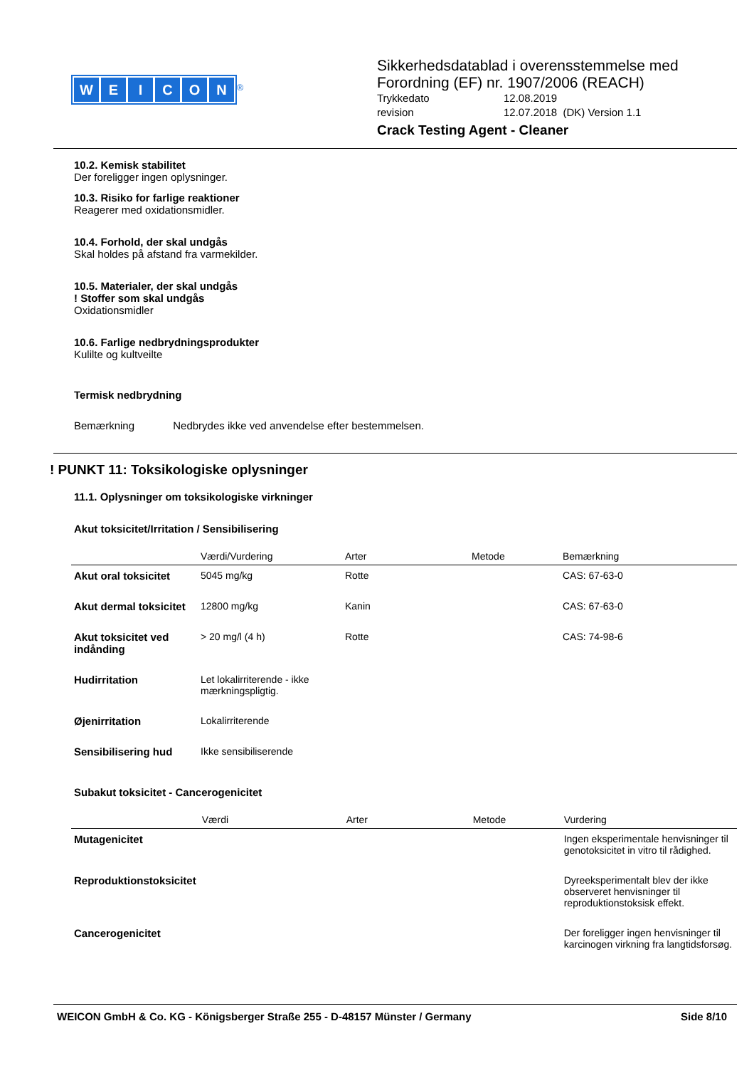WEICON
<sup>®</sup>
Sikkerhedsdatablad i overensstemmelse med
Forordning (EF) nr. 1907/2006 (REACH)
Trykkedato 12.08.2019
revision 12.07.2018 (DK) Version 1.1
Crack Testing Agent - Cleaner
10.2. Kemisk stabilitet
Der foreligger ingen oplysninger.
10.3. Risiko for farlige reaktioner
Reagerer med oxidationsmidler.
10.4. Forhold, der skal undgås
Skal holdes på afstand fra varmekilder.
10.5. Materialer, der skal undgås
! Stoffer som skal undgås
Oxidationsmidler
10.6. Farlige nedbrydningsprodukter
Kulilte og kultveilte
Termisk nedbrydning
Bemærkning Nedbrydes ikke ved anvendelse efter bestemmelsen.
! PUNKT 11: Toksikologiske oplysninger
11.1. Oplysninger om toksikologiske virkninger
Akut toksicitet/Irritation / Sensibilisering
| | Værdi/Vurdering | Arter | Metode | Bemærkning |
| --- | --- | --- | --- | --- |
| Akut oral toksicitet | 5045 mg/kg | Rotte | | CAS: 67-63-0 |
| Akut dermal toksicitet | 12800 mg/kg | Kanin | | CAS: 67-63-0 |
| Akut toksicitet ved indånding | > 20 mg/l (4 h) | Rotte | | CAS: 74-98-6 |
| Hudirritation | Let lokalirriterende - ikke mærkningspligtig. | | | |
| Øjenirritation | Lokalirriterende | | | |
| Sensibilisering hud | Ikke sensibiliserende | | | |
Subakut toksicitet - Cancerogenicitet
| | Værdi | Arter | Metode | Vurdering |
| --- | --- | --- | --- | --- |
| Mutagenicitet | | | | Ingen eksperimentale henvisninger til genotoksicitet in vitro til rådighed. |
| Reproduktionstoksicitet | | | | Dyreeksperimentalt blev der ikke observeret henvisninger til reproduktionstoksisk effekt. |
| Cancerogenicitet | | | | Der foreligger ingen henvisninger til karcinogen virkning fra langtidsforsøg. |
WEICON GmbH & Co. KG - Königsberger Straße 255 - D-48157 Münster / Germany Side 8/10